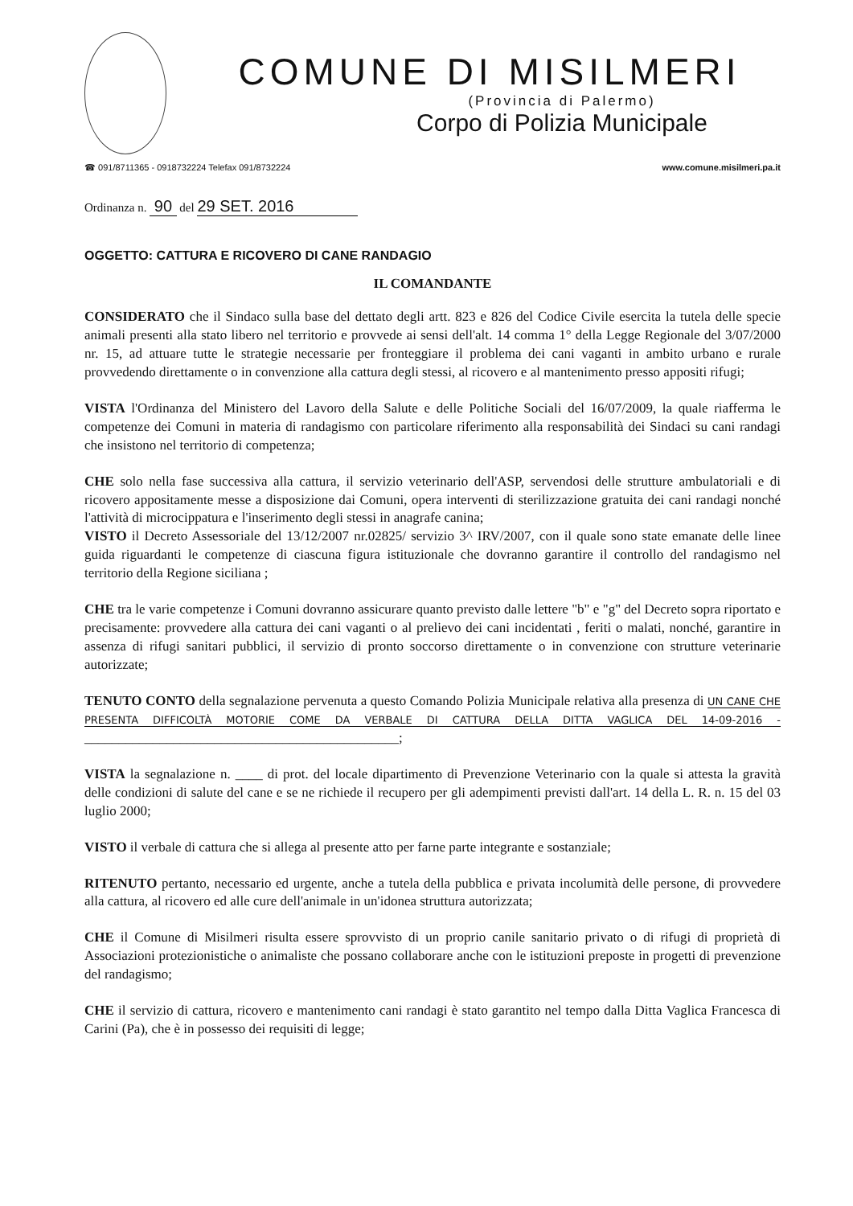COMUNE DI MISILMERI
(Provincia di Palermo)
Corpo di Polizia Municipale
☎ 091/8711365 - 0918732224 Telefax 091/8732224 www.comune.misilmeri.pa.it
Ordinanza n. 90 del 29 SET. 2016
OGGETTO: CATTURA E RICOVERO DI CANE RANDAGIO
IL COMANDANTE
CONSIDERATO che il Sindaco sulla base del dettato degli artt. 823 e 826 del Codice Civile esercita la tutela delle specie animali presenti alla stato libero nel territorio e provvede ai sensi dell'alt. 14 comma 1° della Legge Regionale del 3/07/2000 nr. 15, ad attuare tutte le strategie necessarie per fronteggiare il problema dei cani vaganti in ambito urbano e rurale provvedendo direttamente o in convenzione alla cattura degli stessi, al ricovero e al mantenimento presso appositi rifugi;
VISTA l'Ordinanza del Ministero del Lavoro della Salute e delle Politiche Sociali del 16/07/2009, la quale riafferma le competenze dei Comuni in materia di randagismo con particolare riferimento alla responsabilità dei Sindaci su cani randagi che insistono nel territorio di competenza;
CHE solo nella fase successiva alla cattura, il servizio veterinario dell'ASP, servendosi delle strutture ambulatoriali e di ricovero appositamente messe a disposizione dai Comuni, opera interventi di sterilizzazione gratuita dei cani randagi nonché l'attività di microcippatura e l'inserimento degli stessi in anagrafe canina;
VISTO il Decreto Assessoriale del 13/12/2007 nr.02825/ servizio 3^ IRV/2007, con il quale sono state emanate delle linee guida riguardanti le competenze di ciascuna figura istituzionale che dovranno garantire il controllo del randagismo nel territorio della Regione siciliana ;
CHE tra le varie competenze i Comuni dovranno assicurare quanto previsto dalle lettere "b" e "g" del Decreto sopra riportato e precisamente: provvedere alla cattura dei cani vaganti o al prelievo dei cani incidentati , feriti o malati, nonché, garantire in assenza di rifugi sanitari pubblici, il servizio di pronto soccorso direttamente o in convenzione con strutture veterinarie autorizzate;
TENUTO CONTO della segnalazione pervenuta a questo Comando Polizia Municipale relativa alla presenza di UN CANE CHE PRESENTA DIFFICOLTÀ MOTORIE COME DA VERBALE DI CATTURA DELLA DITTA VAGLICA DEL 14-09-2016 - ______________________________________________;
VISTA la segnalazione n. ____ di prot. del locale dipartimento di Prevenzione Veterinario con la quale si attesta la gravità delle condizioni di salute del cane e se ne richiede il recupero per gli adempimenti previsti dall'art. 14 della L. R. n. 15 del 03 luglio 2000;
VISTO il verbale di cattura che si allega al presente atto per farne parte integrante e sostanziale;
RITENUTO pertanto, necessario ed urgente, anche a tutela della pubblica e privata incolumità delle persone, di provvedere alla cattura, al ricovero ed alle cure dell'animale in un'idonea struttura autorizzata;
CHE il Comune di Misilmeri risulta essere sprovvisto di un proprio canile sanitario privato o di rifugi di proprietà di Associazioni protezionistiche o animaliste che possano collaborare anche con le istituzioni preposte in progetti di prevenzione del randagismo;
CHE il servizio di cattura, ricovero e mantenimento cani randagi è stato garantito nel tempo dalla Ditta Vaglica Francesca di Carini (Pa), che è in possesso dei requisiti di legge;